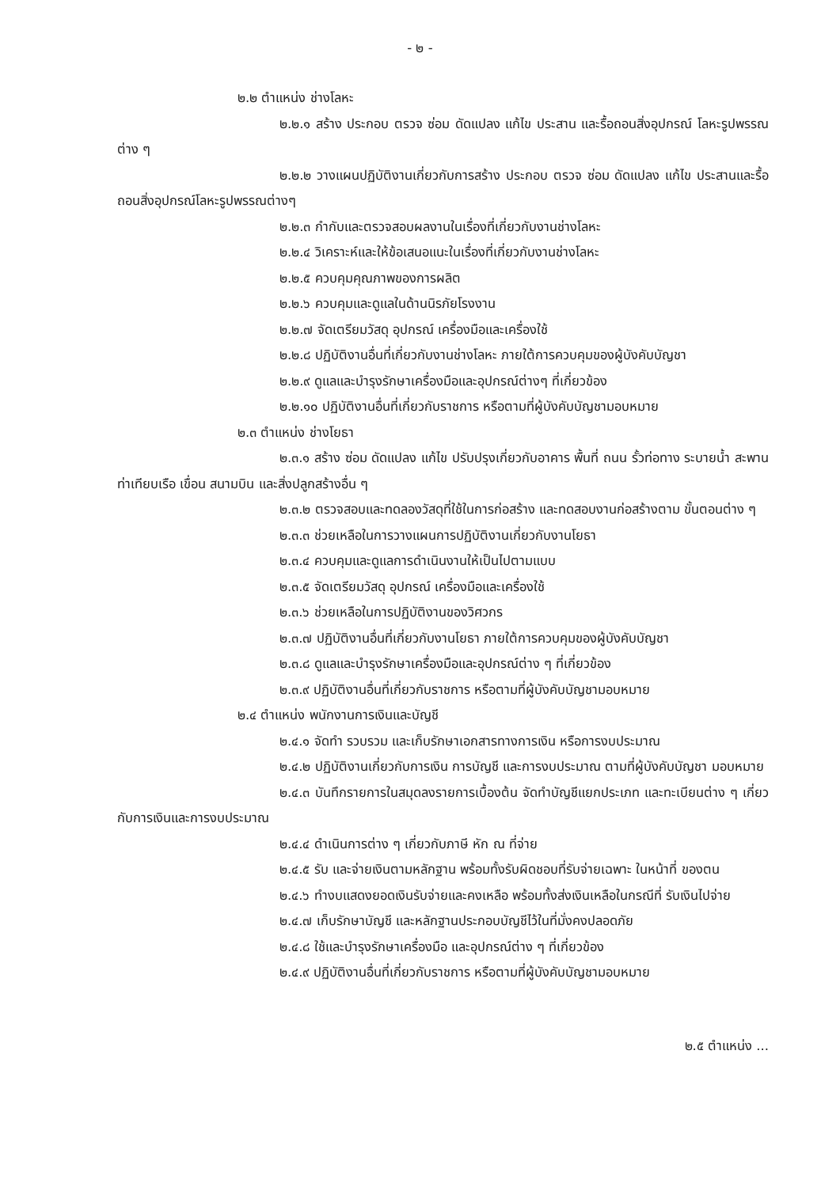- ๒ -
๒.๒ ตำแหน่ง ช่างโลหะ
๒.๒.๑ สร้าง ประกอบ ตรวจ ซ่อม ดัดแปลง แก้ไข ประสาน และรื้อถอนสิ่งอุปกรณ์ โลหะรูปพรรณต่าง ๆ
๒.๒.๒ วางแผนปฏิบัติงานเกี่ยวกับการสร้าง ประกอบ ตรวจ ซ่อม ดัดแปลง แก้ไข ประสานและรื้อถอนสิ่งอุปกรณ์โลหะรูปพรรณต่างๆ
๒.๒.๓ กำกับและตรวจสอบผลงานในเรื่องที่เกี่ยวกับงานช่างโลหะ
๒.๒.๔ วิเคราะห์และให้ข้อเสนอแนะในเรื่องที่เกี่ยวกับงานช่างโลหะ
๒.๒.๕ ควบคุมคุณภาพของการผลิต
๒.๒.๖ ควบคุมและดูแลในด้านนิรภัยโรงงาน
๒.๒.๗ จัดเตรียมวัสดุ อุปกรณ์ เครื่องมือและเครื่องใช้
๒.๒.๘ ปฏิบัติงานอื่นที่เกี่ยวกับงานช่างโลหะ ภายใต้การควบคุมของผู้บังคับบัญชา
๒.๒.๙ ดูแลและบำรุงรักษาเครื่องมือและอุปกรณ์ต่างๆ ที่เกี่ยวข้อง
๒.๒.๑๐ ปฏิบัติงานอื่นที่เกี่ยวกับราชการ หรือตามที่ผู้บังคับบัญชามอบหมาย
๒.๓ ตำแหน่ง ช่างโยธา
๒.๓.๑ สร้าง ซ่อม ดัดแปลง แก้ไข ปรับปรุงเกี่ยวกับอาคาร พื้นที่ ถนน รั้วท่อทาง ระบายน้ำ สะพาน ท่าเทียบเรือ เขื่อน สนามบิน และสิ่งปลูกสร้างอื่น ๆ
๒.๓.๒ ตรวจสอบและทดลองวัสดุที่ใช้ในการก่อสร้าง และทดสอบงานก่อสร้างตาม ขั้นตอนต่าง ๆ
๒.๓.๓ ช่วยเหลือในการวางแผนการปฏิบัติงานเกี่ยวกับงานโยธา
๒.๓.๔ ควบคุมและดูแลการดำเนินงานให้เป็นไปตามแบบ
๒.๓.๕ จัดเตรียมวัสดุ อุปกรณ์ เครื่องมือและเครื่องใช้
๒.๓.๖ ช่วยเหลือในการปฏิบัติงานของวิศวกร
๒.๓.๗ ปฏิบัติงานอื่นที่เกี่ยวกับงานโยธา ภายใต้การควบคุมของผู้บังคับบัญชา
๒.๓.๘ ดูแลและบำรุงรักษาเครื่องมือและอุปกรณ์ต่าง ๆ ที่เกี่ยวข้อง
๒.๓.๙ ปฏิบัติงานอื่นที่เกี่ยวกับราชการ หรือตามที่ผู้บังคับบัญชามอบหมาย
๒.๔ ตำแหน่ง พนักงานการเงินและบัญชี
๒.๔.๑ จัดทำ รวบรวม และเก็บรักษาเอกสารทางการเงิน หรือการงบประมาณ
๒.๔.๒ ปฏิบัติงานเกี่ยวกับการเงิน การบัญชี และการงบประมาณ ตามที่ผู้บังคับบัญชา มอบหมาย
๒.๔.๓ บันทึกรายการในสมุดลงรายการเบื้องต้น จัดทำบัญชีแยกประเภท และทะเบียนต่าง ๆ เกี่ยวกับการเงินและการงบประมาณ
๒.๔.๔ ดำเนินการต่าง ๆ เกี่ยวกับภาษี หัก ณ ที่จ่าย
๒.๔.๕ รับ และจ่ายเงินตามหลักฐาน พร้อมทั้งรับผิดชอบที่รับจ่ายเฉพาะ ในหน้าที่ ของตน
๒.๔.๖ ทำงบแสดงยอดเงินรับจ่ายและคงเหลือ พร้อมทั้งส่งเงินเหลือในกรณีที่ รับเงินไปจ่าย
๒.๔.๗ เก็บรักษาบัญชี และหลักฐานประกอบบัญชีไว้ในที่มั่งคงปลอดภัย
๒.๔.๘ ใช้และบำรุงรักษาเครื่องมือ และอุปกรณ์ต่าง ๆ ที่เกี่ยวข้อง
๒.๔.๙ ปฏิบัติงานอื่นที่เกี่ยวกับราชการ หรือตามที่ผู้บังคับบัญชามอบหมาย
๒.๕ ตำแหน่ง ...